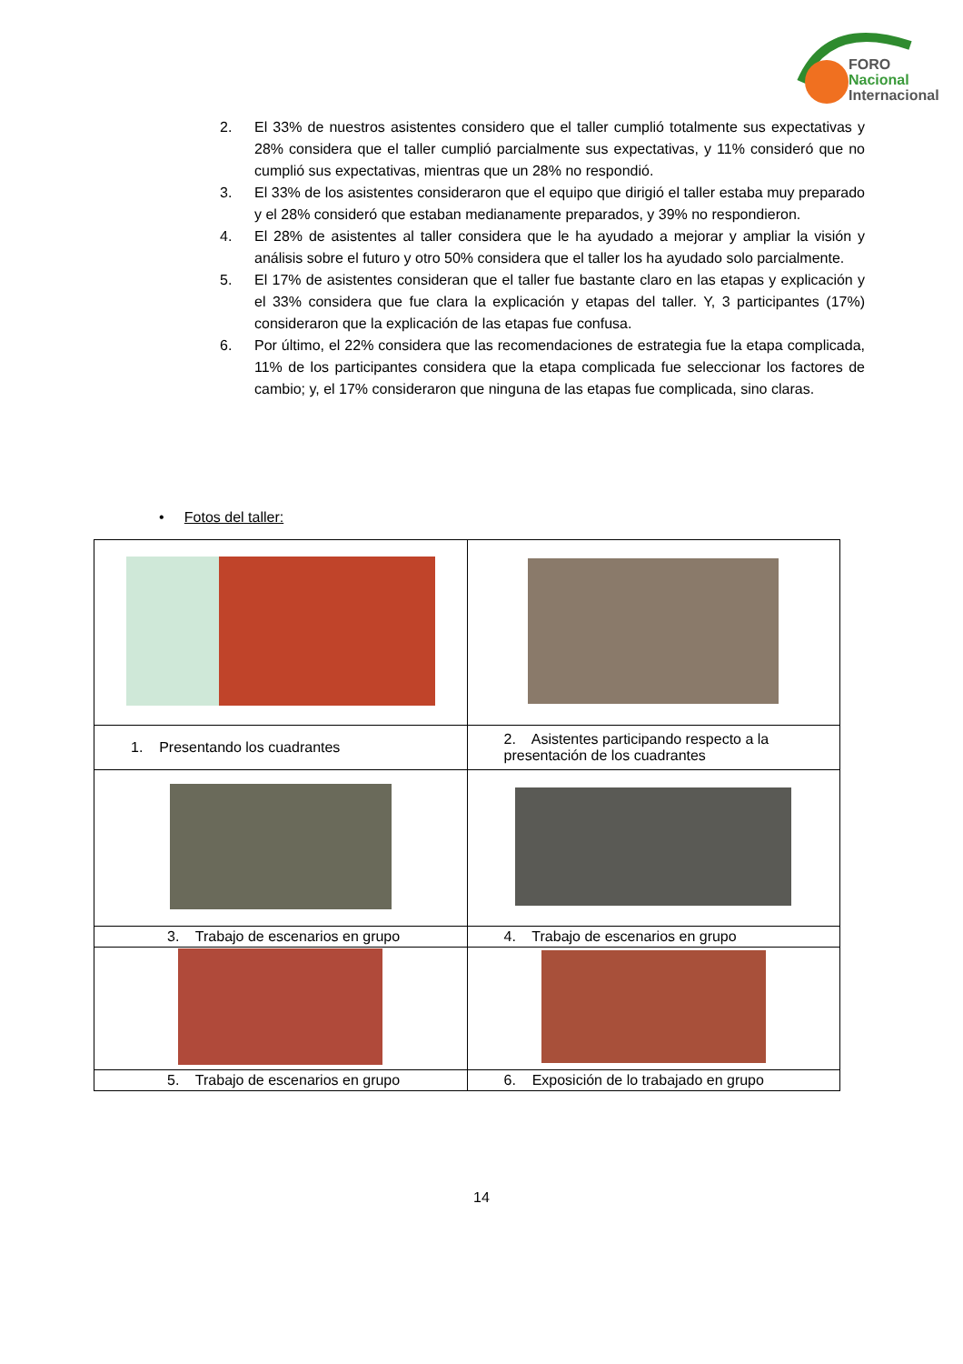FORO
Nacional
Internacional
2. El 33% de nuestros asistentes considero que el taller cumplió totalmente sus expectativas y 28% considera que el taller cumplió parcialmente sus expectativas, y 11% consideró que no cumplió sus expectativas, mientras que un 28% no respondió.
3. El 33% de los asistentes consideraron que el equipo que dirigió el taller estaba muy preparado y el 28% consideró que estaban medianamente preparados, y 39% no respondieron.
4. El 28% de asistentes al taller considera que le ha ayudado a mejorar y ampliar la visión y análisis sobre el futuro y otro 50% considera que el taller los ha ayudado solo parcialmente.
5. El 17% de asistentes consideran que el taller fue bastante claro en las etapas y explicación y el 33% considera que fue clara la explicación y etapas del taller. Y, 3 participantes (17%) consideraron que la explicación de las etapas fue confusa.
6. Por último, el 22% considera que las recomendaciones de estrategia fue la etapa complicada, 11% de los participantes considera que la etapa complicada fue seleccionar los factores de cambio; y, el 17% consideraron que ninguna de las etapas fue complicada, sino claras.
• Fotos del taller:
| 1. Presentando los cuadrantes | 2. Asistentes participando respecto a la presentación de los cuadrantes |
| 3. Trabajo de escenarios en grupo | 4. Trabajo de escenarios en grupo |
| 5. Trabajo de escenarios en grupo | 6. Exposición de lo trabajado en grupo |
14